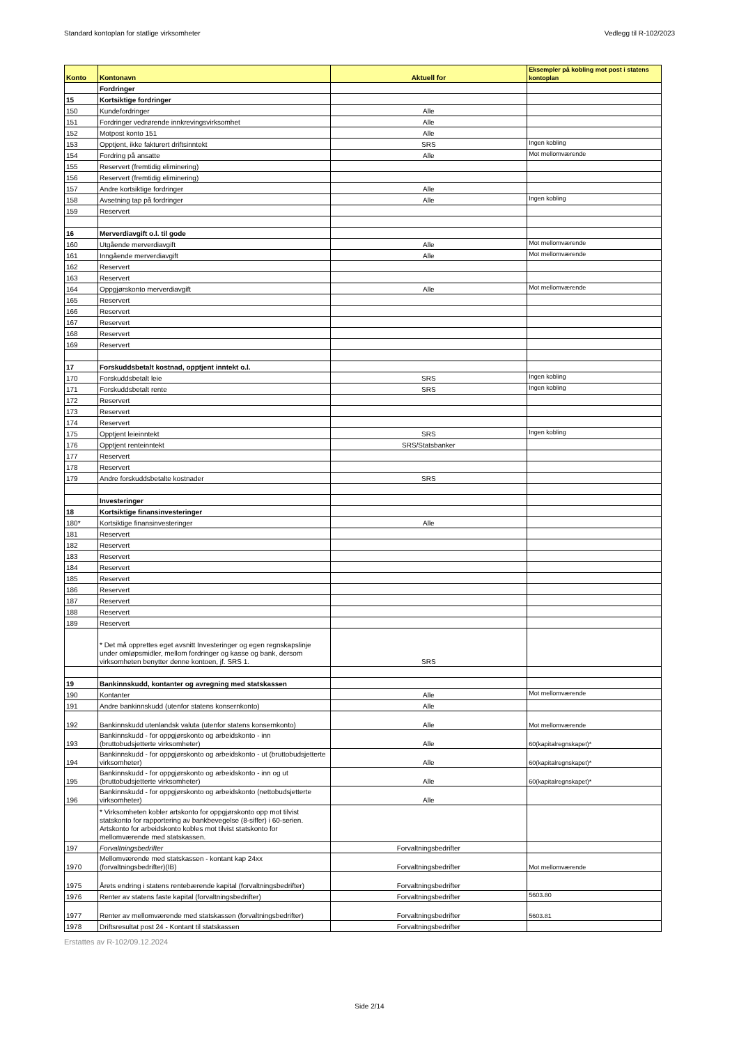Standard kontoplan for statlige virksomheter Vedlegg til R-102/2023
| Konto | Kontonavn | Aktuell for | Eksempler på kobling mot post i statens kontoplan |
| --- | --- | --- | --- |
| | Fordringer | | |
| 15 | Kortsiktige fordringer | | |
| 150 | Kundefordringer | Alle | |
| 151 | Fordringer vedrørende innkrevingsvirksomhet | Alle | |
| 152 | Motpost konto 151 | Alle | |
| 153 | Opptjent, ikke fakturert driftsinntekt | SRS | Ingen kobling |
| 154 | Fordring på ansatte | Alle | Mot mellomværende |
| 155 | Reservert (fremtidig eliminering) | | |
| 156 | Reservert (fremtidig eliminering) | | |
| 157 | Andre kortsiktige fordringer | Alle | |
| 158 | Avsetning tap på fordringer | Alle | Ingen kobling |
| 159 | Reservert | | |
| 16 | Merverdiavgift o.l. til gode | | |
| 160 | Utgående merverdiavgift | Alle | Mot mellomværende |
| 161 | Inngående merverdiavgift | Alle | Mot mellomværende |
| 162 | Reservert | | |
| 163 | Reservert | | |
| 164 | Oppgjørskonto merverdiavgift | Alle | Mot mellomværende |
| 165 | Reservert | | |
| 166 | Reservert | | |
| 167 | Reservert | | |
| 168 | Reservert | | |
| 169 | Reservert | | |
| 17 | Forskuddsbetalt kostnad, opptjent inntekt o.l. | | |
| 170 | Forskuddsbetalt leie | SRS | Ingen kobling |
| 171 | Forskuddsbetalt rente | SRS | Ingen kobling |
| 172 | Reservert | | |
| 173 | Reservert | | |
| 174 | Reservert | | |
| 175 | Opptjent leieinntekt | SRS | Ingen kobling |
| 176 | Opptjent renteinntekt | SRS/Statsbanker | |
| 177 | Reservert | | |
| 178 | Reservert | | |
| 179 | Andre forskuddsbetalte kostnader | SRS | |
| | Investeringer | | |
| 18 | Kortsiktige finansinvesteringer | | |
| 180* | Kortsiktige finansinvesteringer | Alle | |
| 181 | Reservert | | |
| 182 | Reservert | | |
| 183 | Reservert | | |
| 184 | Reservert | | |
| 185 | Reservert | | |
| 186 | Reservert | | |
| 187 | Reservert | | |
| 188 | Reservert | | |
| 189 | Reservert | | |
| | * Det må opprettes eget avsnitt Investeringer og egen regnskapslinje under omløpsmidler, mellom fordringer og kasse og bank, dersom virksomheten benytter denne kontoen, jf. SRS 1. | SRS | |
| 19 | Bankinnskudd, kontanter og avregning med statskassen | | |
| 190 | Kontanter | Alle | Mot mellomværende |
| 191 | Andre bankinnskudd (utenfor statens konsernkonto) | Alle | |
| 192 | Bankinnskudd utenlandsk valuta (utenfor statens konsernkonto) | Alle | Mot mellomværende |
| 193 | Bankinnskudd - for oppgjørskonto og arbeidskonto - inn (bruttobudsjetterte virksomheter) | Alle | 60(kapitalregnskapet)* |
| 194 | Bankinnskudd - for oppgjørskonto og arbeidskonto - ut (bruttobudsjetterte virksomheter) | Alle | 60(kapitalregnskapet)* |
| 195 | Bankinnskudd - for oppgjørskonto og arbeidskonto - inn og ut (bruttobudsjetterte virksomheter) | Alle | 60(kapitalregnskapet)* |
| 196 | Bankinnskudd - for oppgjørskonto og arbeidskonto (nettobudsjetterte virksomheter) | Alle | |
| | * Virksomheten kobler artskonto for oppgjørskonto opp mot tilvist statskonto for rapportering av bankbevegelse (8-siffer) i 60-serien. Artskonto for arbeidskonto kobles mot tilvist statskonto for mellomværende med statskassen. | | |
| 197 | Forvaltningsbedrifter | Forvaltningsbedrifter | |
| 1970 | Mellomværende med statskassen - kontant kap 24xx (forvaltningsbedrifter)(IB) | Forvaltningsbedrifter | Mot mellomværende |
| 1975 | Årets endring i statens rentebærende kapital (forvaltningsbedrifter) | Forvaltningsbedrifter | |
| 1976 | Renter av statens faste kapital (forvaltningsbedrifter) | Forvaltningsbedrifter | 5603.80 |
| 1977 | Renter av mellomværende med statskassen (forvaltningsbedrifter) | Forvaltningsbedrifter | 5603.81 |
| 1978 | Driftsresultat post 24 - Kontant til statskassen | Forvaltningsbedrifter | |
Erstattes av R-102/09.12.2024
Side 2/14